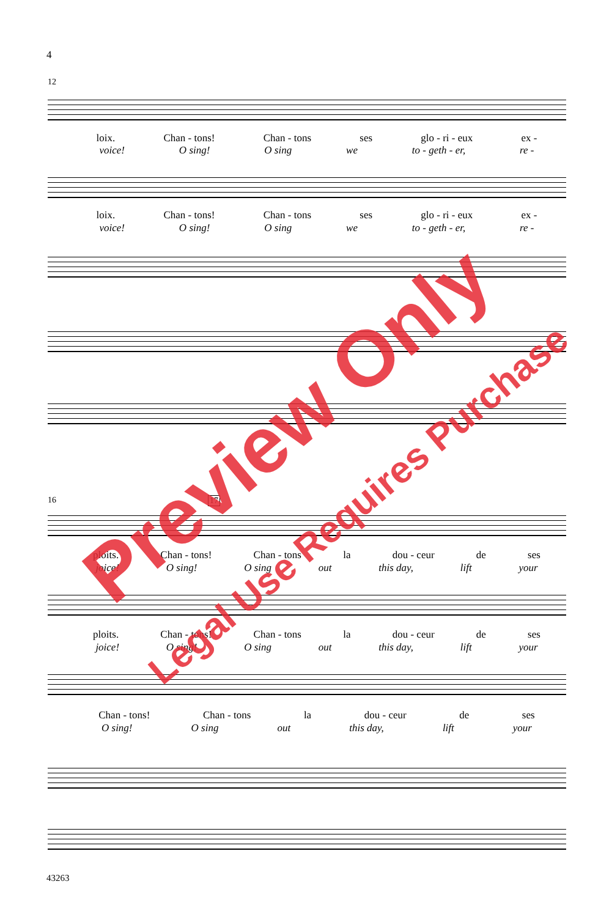4
12
loix. Chan - tons! Chan - tons ses glo - ri - eux ex -
voice! O sing! O sing we to - geth - er, re -
loix. Chan - tons! Chan - tons ses glo - ri - eux ex -
voice! O sing! O sing we to - geth - er, re -
16 17
ploits. Chan - tons! Chan - tons la dou - ceur de ses
joice! O sing! O sing out this day, lift your
ploits. Chan - tons! Chan - tons la dou - ceur de ses
joice! O sing! O sing out this day, lift your
Chan - tons! Chan - tons la dou - ceur de ses
O sing! O sing out this day, lift your
43263
Preview Only
Legal Use Requires Purchase